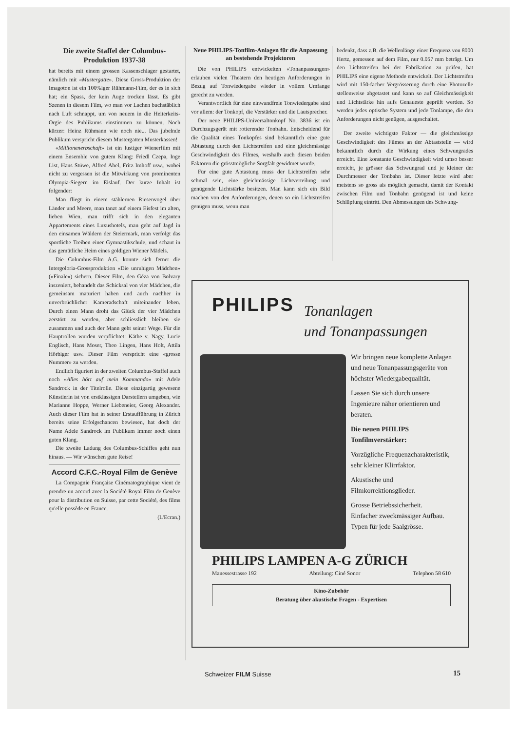Die zweite Staffel der Columbus-Produktion 1937-38
hat bereits mit einem grossen Kassenschlager gestartet, nämlich mit «Mustergatte». Diese Gross-Produktion der Imagoton ist ein 100%iger Rühmann-Film, der es in sich hat; ein Spass, der kein Auge trocken lässt. Es gibt Szenen in diesem Film, wo man vor Lachen buchstäblich nach Luft schnappt, um von neuem in die Heiterkeits-Orgie des Publikums einstimmen zu können. Noch kürzer: Heinz Rühmann wie noch nie... Das jubelnde Publikum verspricht diesem Mustergatten Musterkassen!
«Millionenerbschaft» ist ein lustiger Wienerfilm mit einem Ensemble von gutem Klang: Friedl Czepa, Inge List, Hans Stüwe, Alfred Abel, Fritz Imhoff usw., wobei nicht zu vergessen ist die Mitwirkung von prominenten Olympia-Siegern im Eislauf. Der kurze Inhalt ist folgender:
Man fliegt in einem stählernen Riesenvogel über Länder und Meere, man tanzt auf einem Eisfest im alten, lieben Wien, man trifft sich in den eleganten Appartements eines Luxushotels, man geht auf Jagd in den einsamen Wäldern der Steiermark, man verfolgt das sportliche Treiben einer Gymnastikschule, und schaut in das gemütliche Heim eines goldigen Wiener Mädels.
Die Columbus-Film A.G. konnte sich ferner die Intergoloria-Grossproduktion «Die unruhigen Mädchen» («Finale») sichern. Dieser Film, den Géza von Bolvary inszeniert, behandelt das Schicksal von vier Mädchen, die gemeinsam maturiert haben und auch nachher in unverbrüchlicher Kameradschaft miteinander leben. Durch einen Mann droht das Glück der vier Mädchen zerstört zu werden, aber schliesslich bleiben sie zusammen und auch der Mann geht seiner Wege. Für die Hauptrollen wurden verpflichtet: Käthe v. Nagy, Lucie Englisch, Hans Moser, Theo Lingen, Hans Holt, Attila Hörbiger usw. Dieser Film verspricht eine «grosse Nummer» zu werden.
Endlich figuriert in der zweiten Columbus-Staffel auch noch «Alles hört auf mein Kommando» mit Adele Sandrock in der Titelrolle. Diese einzigartig gewesene Künstlerin ist von erstklassigen Darstellern umgeben, wie Marianne Hoppe, Werner Liebeneier, Georg Alexander. Auch dieser Film hat in seiner Erstaufführung in Zürich bereits seine Erfolgschancen bewiesen, hat doch der Name Adele Sandrock im Publikum immer noch einen guten Klang.
Die zweite Ladung des Columbus-Schiffes geht nun hinaus. — Wir wünschen gute Reise!
Accord C.F.C.-Royal Film de Genève
La Compagnie Française Cinématographique vient de prendre un accord avec la Société Royal Film de Genève pour la distribution en Suisse, par cette Société, des films qu'elle possède en France.
(L'Ecran.)
Neue PHILIPS-Tonfilm-Anlagen für die Anpassung an bestehende Projektoren
Die von PHILIPS entwickelten «Tonanpassungen» erlauben vielen Theatern den heutigen Anforderungen in Bezug auf Tonwiedergabe wieder in vollem Umfange gerecht zu werden.
Verantwortlich für eine einwandfreie Tonwiedergabe sind vor allem: der Tonkopf, die Verstärker und die Lautsprecher.
Der neue PHILIPS-Universaltonkopf No. 3836 ist ein Durchzugsgerät mit rotierender Tonbahn. Entscheidend für die Qualität eines Tonkopfes sind bekanntlich eine gute Abtastung durch den Lichtstreifen und eine gleichmässige Geschwindigkeit des Filmes, weshalb auch diesen beiden Faktoren die grösstmögliche Sorgfalt gewidmet wurde.
Für eine gute Abtastung muss der Lichtstreifen sehr schmal sein, eine gleichmässige Lichtverteilung und genügende Lichtstärke besitzen. Man kann sich ein Bild machen von den Anforderungen, denen so ein Lichtstreifen genügen muss, wenn man
bedenkt, dass z.B. die Wellenlänge einer Frequenz von 8000 Hertz, gemessen auf dem Film, nur 0.057 mm beträgt. Um den Lichtstreifen bei der Fabrikation zu prüfen, hat PHILIPS eine eigene Methode entwickelt. Der Lichtstreifen wird mit 150-facher Vergrösserung durch eine Photozelle stellenweise abgetastet und kann so auf Gleichmässigkeit und Lichtstärke hin aufs Genaueste geprüft werden. So werden jedes optische System und jede Tonlampe, die den Anforderungen nicht genügen, ausgeschaltet.
Der zweite wichtigste Faktor — die gleichmässige Geschwindigkeit des Filmes an der Abtaststelle — wird bekanntlich durch die Wirkung eines Schwungrades erreicht. Eine konstante Geschwindigkeit wird umso besser erreicht, je grösser das Schwungrad und je kleiner der Durchmesser der Tonbahn ist. Dieser letzte wird aber meistens so gross als möglich gemacht, damit der Kontakt zwischen Film und Tonbahn genügend ist und keine Schlüpfung eintritt. Den Abmessungen des Schwung-
PHILIPS
Tonanlagen
und Tonanpassungen
Wir bringen neue komplette Anlagen und neue Tonanpassungsgeräte von höchster Wiedergabequalität.
Lassen Sie sich durch unsere Ingenieure näher orientieren und beraten.
Die neuen PHILIPS Tonfilmverstärker:
Vorzügliche Frequenzcharakteristik,
sehr kleiner Klirrfaktor.
Akustische und Filmkorrektionsglieder.
Grosse Betriebssicherheit.
Einfacher zweckmässiger Aufbau.
Typen für jede Saalgrösse.
PHILIPS LAMPEN A-G ZÜRICH
Manessestrasse 192 Abteilung: Ciné Sonor Telephon 58 610
Kino-Zubehör
Beratung über akustische Fragen - Expertisen
Schweizer FILM Suisse 15